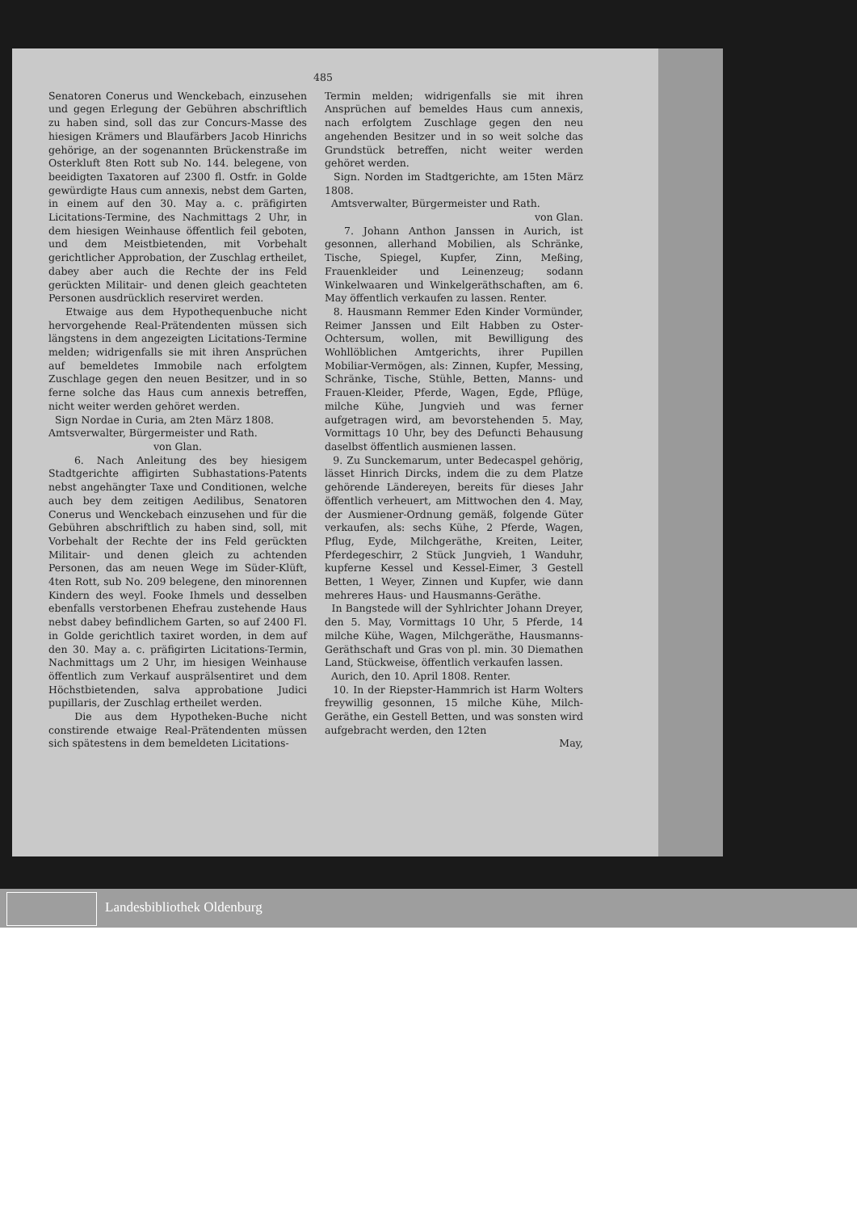485
Senatoren Conerus und Wenckebach, einzusehen und gegen Erlegung der Gebühren abschriftlich zu haben sind, soll das zur Concurs-Masse des hiesigen Krämers und Blaufärbers Jacob Hinrichs gehörige, an der sogenannten Brückenstraße im Osterkluft 8ten Rott sub No. 144. belegene, von beeidigten Taxatoren auf 2300 fl. Ostfr. in Golde gewürdigte Haus cum annexis, nebst dem Garten, in einem auf den 30. May a. c. präfigirten Licitations-Termine, des Nachmittags 2 Uhr, in dem hiesigen Weinhause öffentlich feil geboten, und dem Meistbietenden, mit Vorbehalt gerichtlicher Approbation, der Zuschlag ertheilet, dabey aber auch die Rechte der ins Feld gerückten Militair- und denen gleich geachteten Personen ausdrücklich reserviret werden.
Etwaige aus dem Hypothequenbuche nicht hervorgehende Real-Prätendenten müssen sich längstens in dem angezeigten Licitations-Termine melden; widrigenfalls sie mit ihren Ansprüchen auf bemeldetes Immobile nach erfolgtem Zuschlage gegen den neuen Besitzer, und in so ferne solche das Haus cum annexis betreffen, nicht weiter werden gehöret werden.
Sign Nordae in Curia, am 2ten März 1808.
Amtsverwalter, Bürgermeister und Rath.
von Glan.
6. Nach Anleitung des bey hiesigem Stadtgerichte affigirten Subhastations-Patents nebst angehängter Taxe und Conditionen, welche auch bey dem zeitigen Aedilibus, Senatoren Conerus und Wenckebach einzusehen und für die Gebühren abschriftlich zu haben sind, soll, mit Vorbehalt der Rechte der ins Feld gerückten Militair- und denen gleich zu achtenden Personen, das am neuen Wege im Süder-Klüft, 4ten Rott, sub No. 209 belegene, den minorennen Kindern des weyl. Fooke Ihmels und desselben ebenfalls verstorbenen Ehefrau zustehende Haus nebst dabey befindlichem Garten, so auf 2400 Fl. in Golde gerichtlich taxiret worden, in dem auf den 30. May a. c. präfigirten Licitations-Termin, Nachmittags um 2 Uhr, im hiesigen Weinhause öffentlich zum Verkauf ausprälsentiret und dem Höchstbietenden, salva approbatione Judici pupillaris, der Zuschlag ertheilet werden.
Die aus dem Hypotheken-Buche nicht constirende etwaige Real-Prätendenten müssen sich spätestens in dem bemeldeten Licitations-
Termin melden; widrigenfalls sie mit ihren Ansprüchen auf bemeldes Haus cum annexis, nach erfolgtem Zuschlage gegen den neu angehenden Besitzer und in so weit solche das Grundstück betreffen, nicht weiter werden gehöret werden.
Sign. Norden im Stadtgerichte, am 15ten März 1808.
Amtsverwalter, Bürgermeister und Rath.
von Glan.
7. Johann Anthon Janssen in Aurich, ist gesonnen, allerhand Mobilien, als Schränke, Tische, Spiegel, Kupfer, Zinn, Meßing, Frauenkleider und Leinenzeug; sodann Winkelwaaren und Winkelgeräthschaften, am 6. May öffentlich verkaufen zu lassen. Renter.
8. Hausmann Remmer Eden Kinder Vormünder, Reimer Janssen und Eilt Habben zu Oster-Ochtersum, wollen, mit Bewilligung des Wohllöblichen Amtgerichts, ihrer Pupillen Mobiliar-Vermögen, als: Zinnen, Kupfer, Messing, Schränke, Tische, Stühle, Betten, Manns- und Frauen-Kleider, Pferde, Wagen, Egde, Pflüge, milche Kühe, Jungvieh und was ferner aufgetragen wird, am bevorstehenden 5. May, Vormittags 10 Uhr, bey des Defuncti Behausung daselbst öffentlich ausmienen lassen.
9. Zu Sunckemarum, unter Bedecaspel gehörig, lässet Hinrich Dircks, indem die zu dem Platze gehörende Ländereyen, bereits für dieses Jahr öffentlich verheuert, am Mittwochen den 4. May, der Ausmiener-Ordnung gemäß, folgende Güter verkaufen, als: sechs Kühe, 2 Pferde, Wagen, Pflug, Eyde, Milchgeräthe, Kreiten, Leiter, Pferdegeschirr, 2 Stück Jungvieh, 1 Wanduhr, kupferne Kessel und Kessel-Eimer, 3 Gestell Betten, 1 Weyer, Zinnen und Kupfer, wie dann mehreres Haus- und Hausmanns-Geräthe.
In Bangstede will der Syhlrichter Johann Dreyer, den 5. May, Vormittags 10 Uhr, 5 Pferde, 14 milche Kühe, Wagen, Milchgeräthe, Hausmanns-Geräthschaft und Gras von pl. min. 30 Diemathen Land, Stückweise, öffentlich verkaufen lassen.
Aurich, den 10. April 1808. Renter.
10. In der Riepster-Hammrich ist Harm Wolters freywillig gesonnen, 15 milche Kühe, Milch-Geräthe, ein Gestell Betten, und was sonsten wird aufgebracht werden, den 12ten
May,
Landesbibliothek Oldenburg